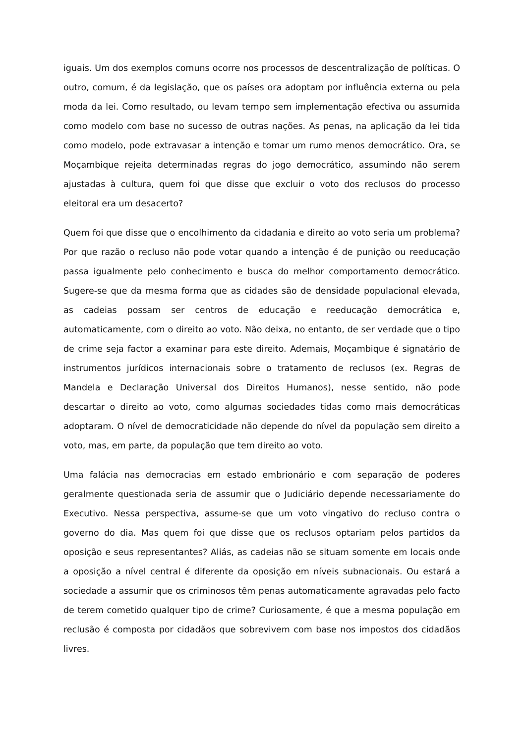iguais. Um dos exemplos comuns ocorre nos processos de descentralização de políticas. O outro, comum, é da legislação, que os países ora adoptam por influência externa ou pela moda da lei. Como resultado, ou levam tempo sem implementação efectiva ou assumida como modelo com base no sucesso de outras nações. As penas, na aplicação da lei tida como modelo, pode extravasar a intenção e tomar um rumo menos democrático. Ora, se Moçambique rejeita determinadas regras do jogo democrático, assumindo não serem ajustadas à cultura, quem foi que disse que excluir o voto dos reclusos do processo eleitoral era um desacerto?
Quem foi que disse que o encolhimento da cidadania e direito ao voto seria um problema? Por que razão o recluso não pode votar quando a intenção é de punição ou reeducação passa igualmente pelo conhecimento e busca do melhor comportamento democrático. Sugere-se que da mesma forma que as cidades são de densidade populacional elevada, as cadeias possam ser centros de educação e reeducação democrática e, automaticamente, com o direito ao voto. Não deixa, no entanto, de ser verdade que o tipo de crime seja factor a examinar para este direito. Ademais, Moçambique é signatário de instrumentos jurídicos internacionais sobre o tratamento de reclusos (ex. Regras de Mandela e Declaração Universal dos Direitos Humanos), nesse sentido, não pode descartar o direito ao voto, como algumas sociedades tidas como mais democráticas adoptaram. O nível de democraticidade não depende do nível da população sem direito a voto, mas, em parte, da população que tem direito ao voto.
Uma falácia nas democracias em estado embrionário e com separação de poderes geralmente questionada seria de assumir que o Judiciário depende necessariamente do Executivo. Nessa perspectiva, assume-se que um voto vingativo do recluso contra o governo do dia. Mas quem foi que disse que os reclusos optariam pelos partidos da oposição e seus representantes? Aliás, as cadeias não se situam somente em locais onde a oposição a nível central é diferente da oposição em níveis subnacionais. Ou estará a sociedade a assumir que os criminosos têm penas automaticamente agravadas pelo facto de terem cometido qualquer tipo de crime? Curiosamente, é que a mesma população em reclusão é composta por cidadãos que sobrevivem com base nos impostos dos cidadãos livres.